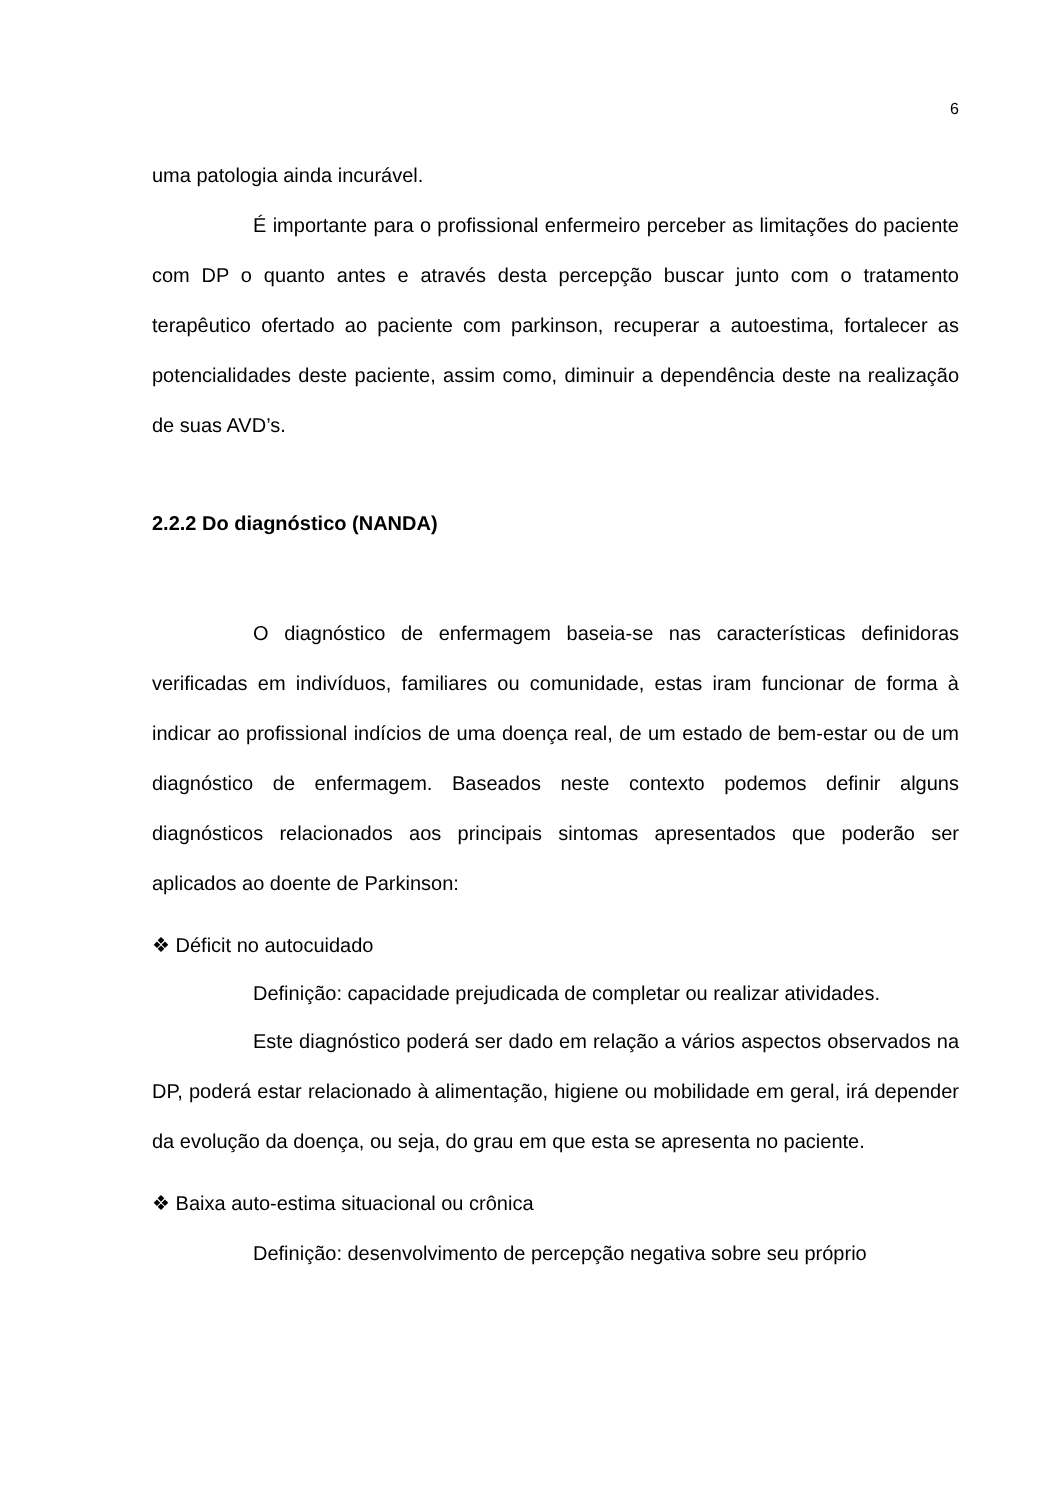6
uma patologia ainda incurável.
É importante para o profissional enfermeiro perceber as limitações do paciente com DP o quanto antes e através desta percepção buscar junto com o tratamento terapêutico ofertado ao paciente com parkinson, recuperar a autoestima, fortalecer as potencialidades deste paciente, assim como, diminuir a dependência deste na realização de suas AVD’s.
2.2.2 Do diagnóstico (NANDA)
O diagnóstico de enfermagem baseia-se nas características definidoras verificadas em indivíduos, familiares ou comunidade, estas iram funcionar de forma à indicar ao profissional indícios de uma doença real, de um estado de bem-estar ou de um diagnóstico de enfermagem. Baseados neste contexto podemos definir alguns diagnósticos relacionados aos principais sintomas apresentados que poderão ser aplicados ao doente de Parkinson:
❖ Déficit no autocuidado
Definição: capacidade prejudicada de completar ou realizar atividades.
Este diagnóstico poderá ser dado em relação a vários aspectos observados na DP, poderá estar relacionado à alimentação, higiene ou mobilidade em geral, irá depender da evolução da doença, ou seja, do grau em que esta se apresenta no paciente.
❖ Baixa auto-estima situacional ou crônica
Definição: desenvolvimento de percepção negativa sobre seu próprio